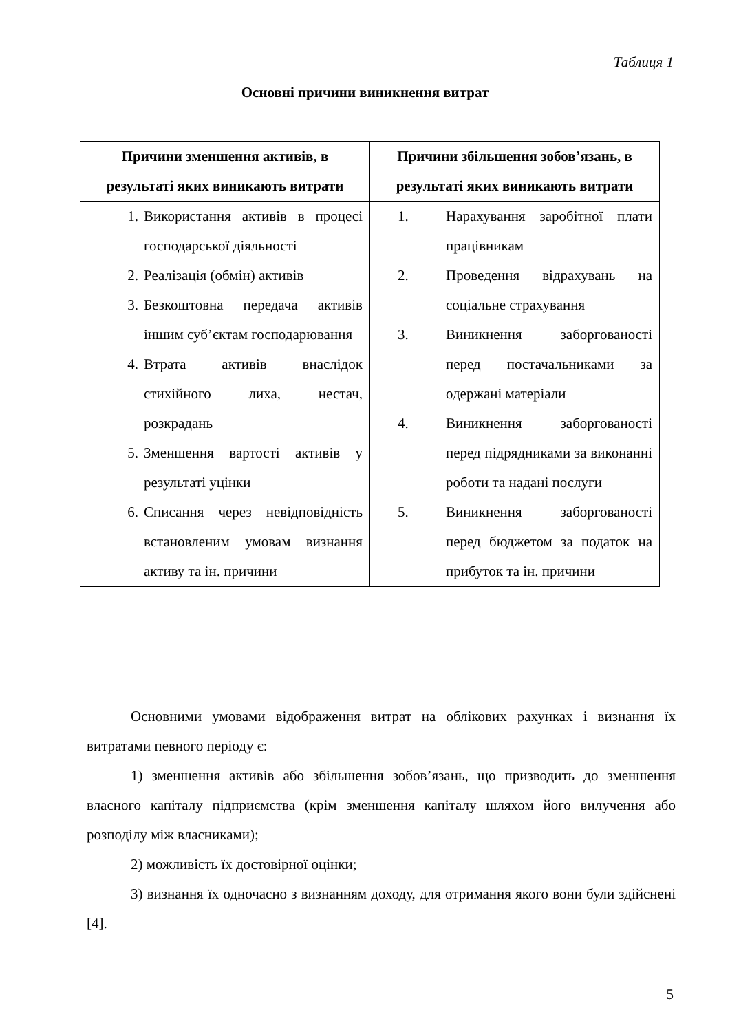Таблиця 1
Основні причини виникнення витрат
| Причини зменшення активів, в результаті яких виникають витрати | Причини збільшення зобов’язань, в результаті яких виникають витрати |
| --- | --- |
| 1. Використання активів в процесі господарської діяльності 2. Реалізація (обмін) активів 3. Безкоштовна передача активів іншим суб’єктам господарювання 4. Втрата активів внаслідок стихійного лиха, нестач, розкрадань 5. Зменшення вартості активів у результаті уцінки 6. Списання через невідповідність встановленим умовам визнання активу та ін. причини | 1. Нарахування заробітної плати працівникам 2. Проведення відрахувань на соціальне страхування 3. Виникнення заборгованості перед постачальниками за одержані матеріали 4. Виникнення заборгованості перед підрядниками за виконанні роботи та надані послуги 5. Виникнення заборгованості перед бюджетом за податок на прибуток та ін. причини |
Основними умовами відображення витрат на облікових рахунках і визнання їх витратами певного періоду є:
1) зменшення активів або збільшення зобов’язань, що призводить до зменшення власного капіталу підприємства (крім зменшення капіталу шляхом його вилучення або розподілу між власниками);
2) можливість їх достовірної оцінки;
3) визнання їх одночасно з визнанням доходу, для отримання якого вони були здійснені [4].
5